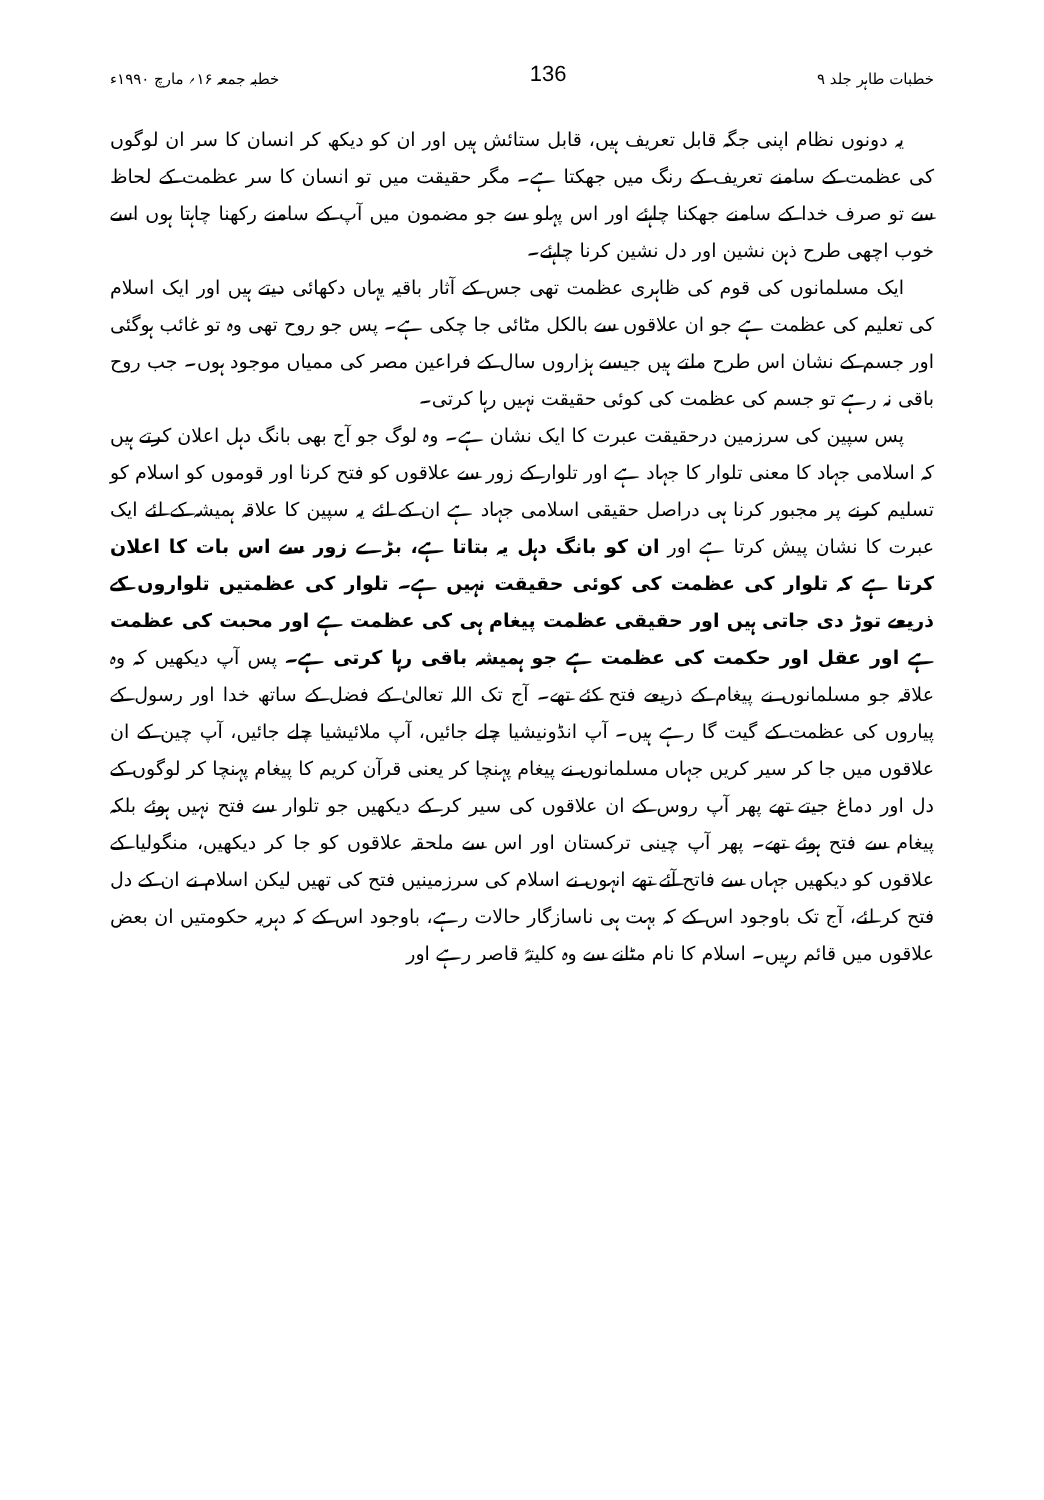خطبات طاہر جلد ۹ 136 خطبہ جمعہ ۱۶؍ مارچ ۱۹۹۰ء
یہ دونوں نظام اپنی جگہ قابل تعریف ہیں، قابل ستائش ہیں اور ان کو دیکھ کر انسان کا سر ان لوگوں کی عظمت کے سامنے تعریف کے رنگ میں جھکتا ہے۔ مگر حقیقت میں تو انسان کا سر عظمت کے لحاظ سے تو صرف خدا کے سامنے جھکنا چاہئے اور اس پہلو سے جو مضمون میں آپ کے سامنے رکھنا چاہتا ہوں اسے خوب اچھی طرح ذہن نشین اور دل نشین کرنا چاہئے۔
ایک مسلمانوں کی قوم کی ظاہری عظمت تھی جس کے آثار باقیہ یہاں دکھائی دیتے ہیں اور ایک اسلام کی تعلیم کی عظمت ہے جو ان علاقوں سے بالکل مٹائی جا چکی ہے۔ پس جو روح تھی وہ تو غائب ہوگئی اور جسم کے نشان اس طرح ملتے ہیں جیسے ہزاروں سال کے فراعین مصر کی ممیاں موجود ہوں۔ جب روح باقی نہ رہے تو جسم کی عظمت کی کوئی حقیقت نہیں رہا کرتی۔
پس سپین کی سرزمین درحقیقت عبرت کا ایک نشان ہے۔ وہ لوگ جو آج بھی بانگ دہل اعلان کرتے ہیں کہ اسلامی جہاد کا معنی تلوار کا جہاد ہے اور تلوار کے زور سے علاقوں کو فتح کرنا اور قوموں کو اسلام کو تسلیم کرنے پر مجبور کرنا ہی دراصل حقیقی اسلامی جہاد ہے ان کے لئے یہ سپین کا علاقہ ہمیشہ کے لئے ایک عبرت کا نشان پیش کرتا ہے اور ان کو بانگ دہل یہ بتاتا ہے، بڑے زور سے اس بات کا اعلان کرتا ہے کہ تلوار کی عظمت کی کوئی حقیقت نہیں ہے۔ تلوار کی عظمتیں تلواروں کے ذریعے توڑ دی جاتی ہیں اور حقیقی عظمت پیغام ہی کی عظمت ہے اور محبت کی عظمت ہے اور عقل اور حکمت کی عظمت ہے جو ہمیشہ باقی رہا کرتی ہے۔ پس آپ دیکھیں کہ وہ علاقہ جو مسلمانوں نے پیغام کے ذریعے فتح کئے تھے۔ آج تک اللہ تعالیٰ کے فضل کے ساتھ خدا اور رسول کے پیاروں کی عظمت کے گیت گا رہے ہیں۔ آپ انڈونیشیا چلے جائیں، آپ ملائیشیا چلے جائیں، آپ چین کے ان علاقوں میں جا کر سیر کریں جہاں مسلمانوں نے پیغام پہنچا کر یعنی قرآن کریم کا پیغام پہنچا کر لوگوں کے دل اور دماغ جیتے تھے پھر آپ روس کے ان علاقوں کی سیر کر کے دیکھیں جو تلوار سے فتح نہیں ہوئے بلکہ پیغام سے فتح ہوئے تھے۔ پھر آپ چینی ترکستان اور اس سے ملحقہ علاقوں کو جا کر دیکھیں، منگولیا کے علاقوں کو دیکھیں جہاں سے فاتح آئے تھے انہوں نے اسلام کی سرزمینیں فتح کی تھیں لیکن اسلام نے ان کے دل فتح کر لئے، آج تک باوجود اس کے کہ بہت ہی ناسازگار حالات رہے، باوجود اس کے کہ دہریہ حکومتیں ان بعض علاقوں میں قائم رہیں۔ اسلام کا نام مٹانے سے وہ کلیتہً قاصر رہے اور